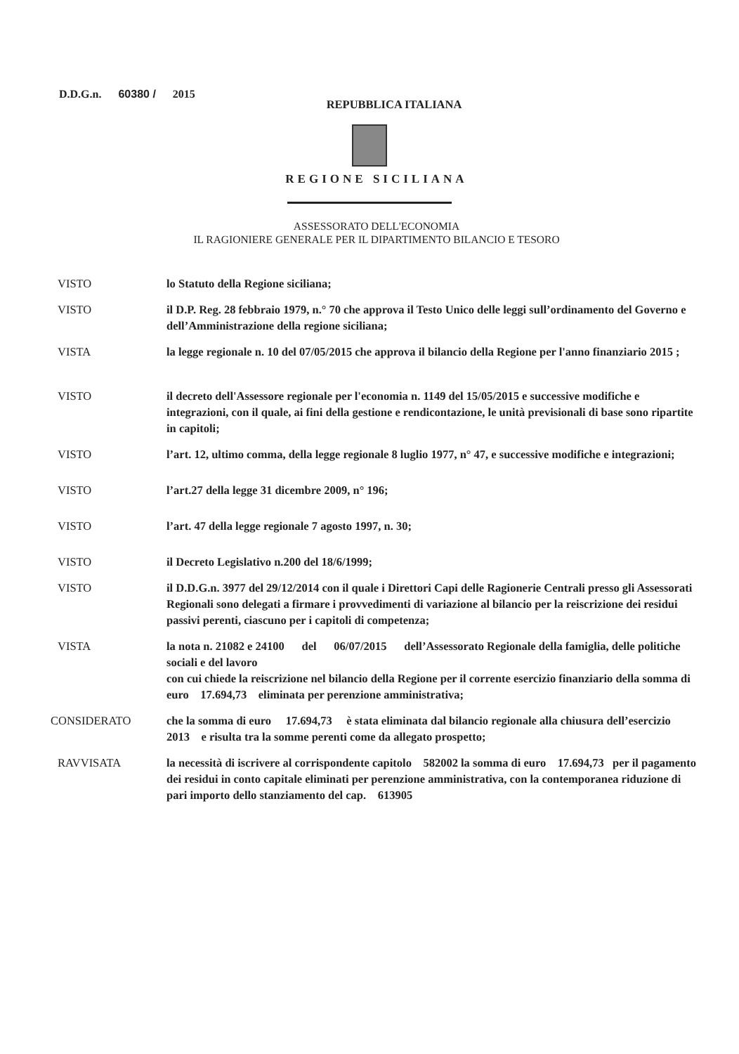D.D.G.n. 60380 / 2015
REPUBBLICA ITALIANA
REGIONE SICILIANA
ASSESSORATO DELL'ECONOMIA
IL RAGIONIERE GENERALE PER IL DIPARTIMENTO BILANCIO E TESORO
| VISTO | lo Statuto della Regione siciliana; |
| VISTO | il D.P. Reg. 28 febbraio 1979, n.° 70 che approva il Testo Unico delle leggi sull’ordinamento del Governo e dell’Amministrazione della regione siciliana; |
| VISTA | la legge regionale n. 10 del 07/05/2015 che approva il bilancio della Regione per l'anno finanziario 2015 ; |
| VISTO | il decreto dell'Assessore regionale per l'economia n. 1149 del 15/05/2015 e successive modifiche e integrazioni, con il quale, ai fini della gestione e rendicontazione, le unità previsionali di base sono ripartite in capitoli; |
| VISTO | l’art. 12, ultimo comma, della legge regionale 8 luglio 1977, n° 47, e successive modifiche e integrazioni; |
| VISTO | l’art.27 della legge 31 dicembre 2009, n° 196; |
| VISTO | l’art. 47 della legge regionale 7 agosto 1997, n. 30; |
| VISTO | il Decreto Legislativo n.200 del 18/6/1999; |
| VISTO | il D.D.G.n. 3977 del 29/12/2014 con il quale i Direttori Capi delle Ragionerie Centrali presso gli Assessorati Regionali sono delegati a firmare i provvedimenti di variazione al bilancio per la reiscrizione dei residui passivi perenti, ciascuno per i capitoli di competenza; |
| VISTA | la nota n. 21082 e 24100 del 06/07/2015 dell’Assessorato Regionale della famiglia, delle politiche sociali e del lavoro con cui chiede la reiscrizione nel bilancio della Regione per il corrente esercizio finanziario della somma di euro 17.694,73 eliminata per perenzione amministrativa; |
| CONSIDERATO | che la somma di euro 17.694,73 è stata eliminata dal bilancio regionale alla chiusura dell’esercizio 2013 e risulta tra la somme perenti come da allegato prospetto; |
| RAVVISATA | la necessità di iscrivere al corrispondente capitolo 582002 la somma di euro 17.694,73 per il pagamento dei residui in conto capitale eliminati per perenzione amministrativa, con la contemporanea riduzione di pari importo dello stanziamento del cap. 613905 |